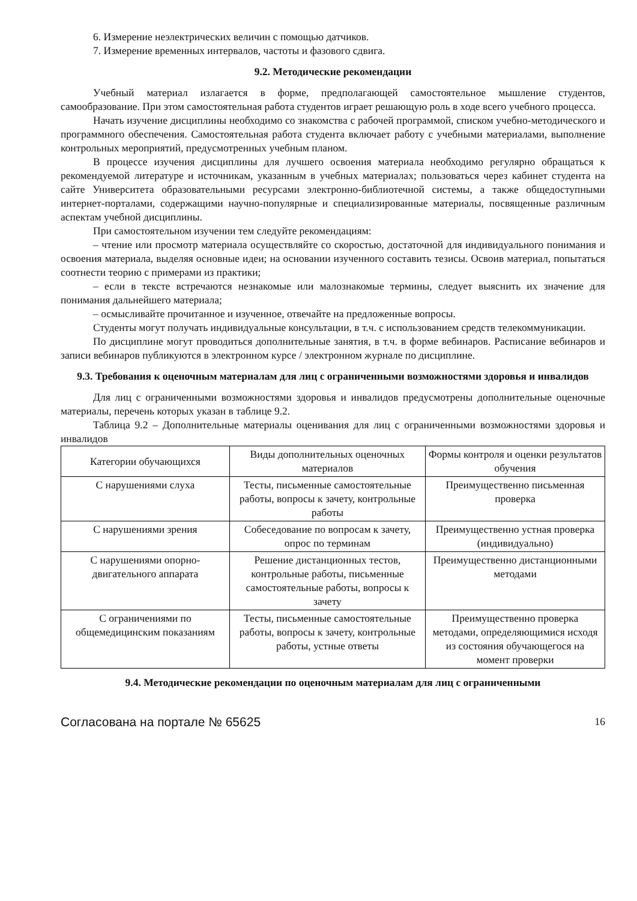6. Измерение неэлектрических величин с помощью датчиков.
7. Измерение временных интервалов, частоты и фазового сдвига.
9.2. Методические рекомендации
Учебный материал излагается в форме, предполагающей самостоятельное мышление студентов, самообразование. При этом самостоятельная работа студентов играет решающую роль в ходе всего учебного процесса.
Начать изучение дисциплины необходимо со знакомства с рабочей программой, списком учебно-методического и программного обеспечения. Самостоятельная работа студента включает работу с учебными материалами, выполнение контрольных мероприятий, предусмотренных учебным планом.
В процессе изучения дисциплины для лучшего освоения материала необходимо регулярно обращаться к рекомендуемой литературе и источникам, указанным в учебных материалах; пользоваться через кабинет студента на сайте Университета образовательными ресурсами электронно-библиотечной системы, а также общедоступными интернет-порталами, содержащими научно-популярные и специализированные материалы, посвященные различным аспектам учебной дисциплины.
При самостоятельном изучении тем следуйте рекомендациям:
– чтение или просмотр материала осуществляйте со скоростью, достаточной для индивидуального понимания и освоения материала, выделяя основные идеи; на основании изученного составить тезисы. Освоив материал, попытаться соотнести теорию с примерами из практики;
– если в тексте встречаются незнакомые или малознакомые термины, следует выяснить их значение для понимания дальнейшего материала;
– осмысливайте прочитанное и изученное, отвечайте на предложенные вопросы.
Студенты могут получать индивидуальные консультации, в т.ч. с использованием средств телекоммуникации.
По дисциплине могут проводиться дополнительные занятия, в т.ч. в форме вебинаров. Расписание вебинаров и записи вебинаров публикуются в электронном курсе / электронном журнале по дисциплине.
9.3. Требования к оценочным материалам для лиц с ограниченными возможностями здоровья и инвалидов
Для лиц с ограниченными возможностями здоровья и инвалидов предусмотрены дополнительные оценочные материалы, перечень которых указан в таблице 9.2.
Таблица 9.2 – Дополнительные материалы оценивания для лиц с ограниченными возможностями здоровья и инвалидов
| Категории обучающихся | Виды дополнительных оценочных материалов | Формы контроля и оценки результатов обучения |
| --- | --- | --- |
| С нарушениями слуха | Тесты, письменные самостоятельные работы, вопросы к зачету, контрольные работы | Преимущественно письменная проверка |
| С нарушениями зрения | Собеседование по вопросам к зачету, опрос по терминам | Преимущественно устная проверка (индивидуально) |
| С нарушениями опорно-двигательного аппарата | Решение дистанционных тестов, контрольные работы, письменные самостоятельные работы, вопросы к зачету | Преимущественно дистанционными методами |
| С ограничениями по общемедицинским показаниям | Тесты, письменные самостоятельные работы, вопросы к зачету, контрольные работы, устные ответы | Преимущественно проверка методами, определяющимися исходя из состояния обучающегося на момент проверки |
9.4. Методические рекомендации по оценочным материалам для лиц с ограниченными
Согласована на портале № 65625 16